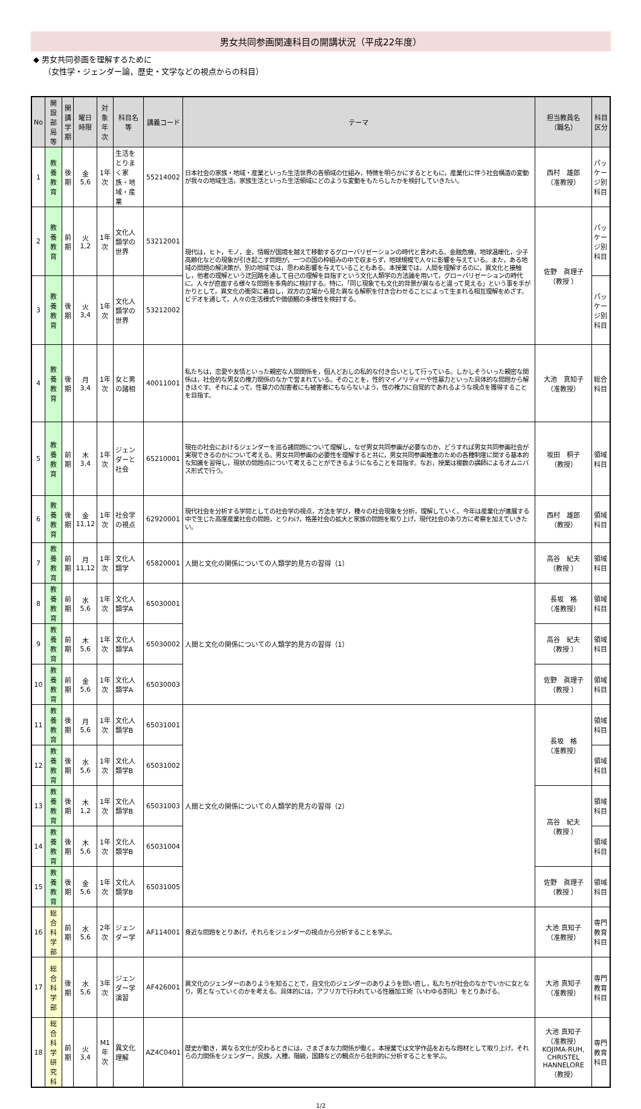男女共同参画関連科目の開講状況（平成22年度）
◆ 男女共同参画を理解するために
（女性学・ジェンダー論，歴史・文学などの視点からの科目）
| No | 開設部局等 | 開講 学期 | 曜日 時限 | 対象 年次 | 科目名等 | 講義コード | テーマ | 担当教員名 （職名） | 科目区分 |
| --- | --- | --- | --- | --- | --- | --- | --- | --- | --- |
| 1 | 教養教育 | 後期 | 金 5,6 | 1年次 | 生活をとりまく家族・地域・産業 | 55214002 | 日本社会の家族・地域・産業といった生活世界の各領域の仕組み，特徴を明らかにするとともに，産業化に伴う社会構造の変動が我々の地域生活，家族生活といった生活領域にどのような変動をもたらしたかを検討していきたい。 | 西村 雄郎 （准教授） | パッケージ別科目 |
| 2 | 教養教育 | 前期 | 火 1,2 | 1年次 | 文化人類学の世界 | 53212001 | 現代は，ヒト，モノ，金，情報が国境を越えて移動するグローバリゼーションの時代と言われる。金融危機，地球温暖化，少子高齢化などの現象が引き起こす問題が，一つの国の枠組みの中で収まらず，地球規模で人々に影響を与えている。また，ある地域の問題の解決策が，別の地域では，思わぬ影響を与えていることもある。本授業では，人間を理解するのに，異文化と接触し，他者の理解という迂回路を通して自己の理解を目指すという文化人類学の方法論を用いて，グローバリゼーションの時代に，人々が直面する様々な問題を多角的に検討する。特に，「同じ現象でも文化的背景が異なると違って見える」という事を手がかりとして，異文化の衝突に着目し，双方の立場から見た異なる解釈を付き合わせることによって生まれる相互理解をめざす。ビデオを通して，人々の生活様式や価値観の多様性を検討する。 | 佐野 眞理子 （教授 ） | パッケージ別科目 |
| 3 | 教養教育 | 後期 | 火 3,4 | 1年次 | 文化人類学の世界 | 53212002 | | | パッケージ別科目 |
| 4 | 教養教育 | 後期 | 月 3,4 | 1年次 | 女と男の諸相 | 40011001 | 私たちは，恋愛や友情といった親密な人間関係を，個人どおしの私的な付き合いとして行っている。しかしそういった親密な関係は，社会的な男女の権力関係のなかで営まれている。そのことを，性的マイノリティーや性暴力といった具体的な問題から解きほぐす。それによって，性暴力の加害者にも被害者にもならないよう，性の権力に自覚的であれるような視点を獲得することを目指す。 | 大池 真知子 （准教授） | 総合科目 |
| 5 | 教養教育 | 前期 | 木 3,4 | 1年次 | ジェンダーと社会 | 65210001 | 現在の社会におけるジェンダーを巡る諸問題について理解し，なぜ男女共同参画が必要なのか，どうすれば男女共同参画社会が実現できるのかについて考える。男女共同参画の必要性を理解すると共に，男女共同参画推進のための各種制度に関する基本的な知識を習得し，現状の問題点について考えることができるようになることを目指す。なお，授業は複数の講師によるオムニバス形式で行う。 | 坂田 桐子 （教授） | 領域科目 |
| 6 | 教養教育 | 後期 | 金 11,12 | 1年次 | 社会学の視点 | 62920001 | 現代社会を分析する学問としての社会学の視点，方法を学び，種々の社会現象を分析，理解していく。今年は産業化が進展する中で生じた高度産業社会の問題，とりわけ，格差社会の拡大と家族の問題を取り上げ，現代社会のあり方に考察を加えていきたい。 | 西村 雄郎 （教授） | 領域科目 |
| 7 | 教養教育 | 前期 | 月 11,12 | 1年次 | 文化人類学 | 65820001 | 人間と文化の関係についての人類学的見方の習得（1） | 高谷 紀夫 （教授 ） | 領域科目 |
| 8 | 教養教育 | 前期 | 水 5,6 | 1年次 | 文化人類学A | 65030001 | 人間と文化の関係についての人類学的見方の習得（1） | 長坂 格 （准教授） | 領域科目 |
| 9 | 教養教育 | 前期 | 木 5,6 | 1年次 | 文化人類学A | 65030002 | | 高谷 紀夫 （教授 ） | 領域科目 |
| 10 | 教養教育 | 前期 | 金 5,6 | 1年次 | 文化人類学A | 65030003 | | 佐野 眞理子 （教授 ） | 領域科目 |
| 11 | 教養教育 | 後期 | 月 5,6 | 1年次 | 文化人類学B | 65031001 | 人間と文化の関係についての人類学的見方の習得（2） | 長坂 格 （准教授） | 領域科目 |
| 12 | 教養教育 | 後期 | 水 5,6 | 1年次 | 文化人類学B | 65031002 | | | 領域科目 |
| 13 | 教養教育 | 後期 | 木 1,2 | 1年次 | 文化人類学B | 65031003 | | 高谷 紀夫 （教授 ） | 領域科目 |
| 14 | 教養教育 | 後期 | 木 5,6 | 1年次 | 文化人類学B | 65031004 | | | 領域科目 |
| 15 | 教養教育 | 後期 | 金 5,6 | 1年次 | 文化人類学B | 65031005 | | 佐野 眞理子 （教授 ） | 領域科目 |
| 16 | 総合科学部 | 前期 | 水 5,6 | 2年次 | ジェンダー学 | AF114001 | 身近な問題をとりあげ，それらをジェンダーの視点から分析することを学ぶ。 | 大池 真知子 （准教授） | 専門教育科目 |
| 17 | 総合科学部 | 後期 | 水 5,6 | 3年次 | ジェンダー学演習 | AF426001 | 異文化のジェンダーのありようを知ることで，自文化のジェンダーのありようを問い直し，私たちが社会のなかでいかに女となり，男となっていくのかを考える。具体的には，アフリカで行われている性器加工術（いわゆる割礼）をとりあげる。 | 大池 真知子 （准教授） | 専門教育科目 |
| 18 | 総合科学研究科 | 前期 | 火 3,4 | M1年次 | 異文化理解 | AZ4C0401 | 歴史が動き，異なる文化が交わるときには，さまざまな力関係が働く。本授業では文学作品をおもな題材として取り上げ，それらの力関係をジェンダー，民族，人種，階級，国籍などの観点から批判的に分析することを学ぶ。 | 大池 真知子 （准教授） KOJIMA-RUH, CHRISTEL HANNELORE （教授） | 専門教育科目 |
1/2